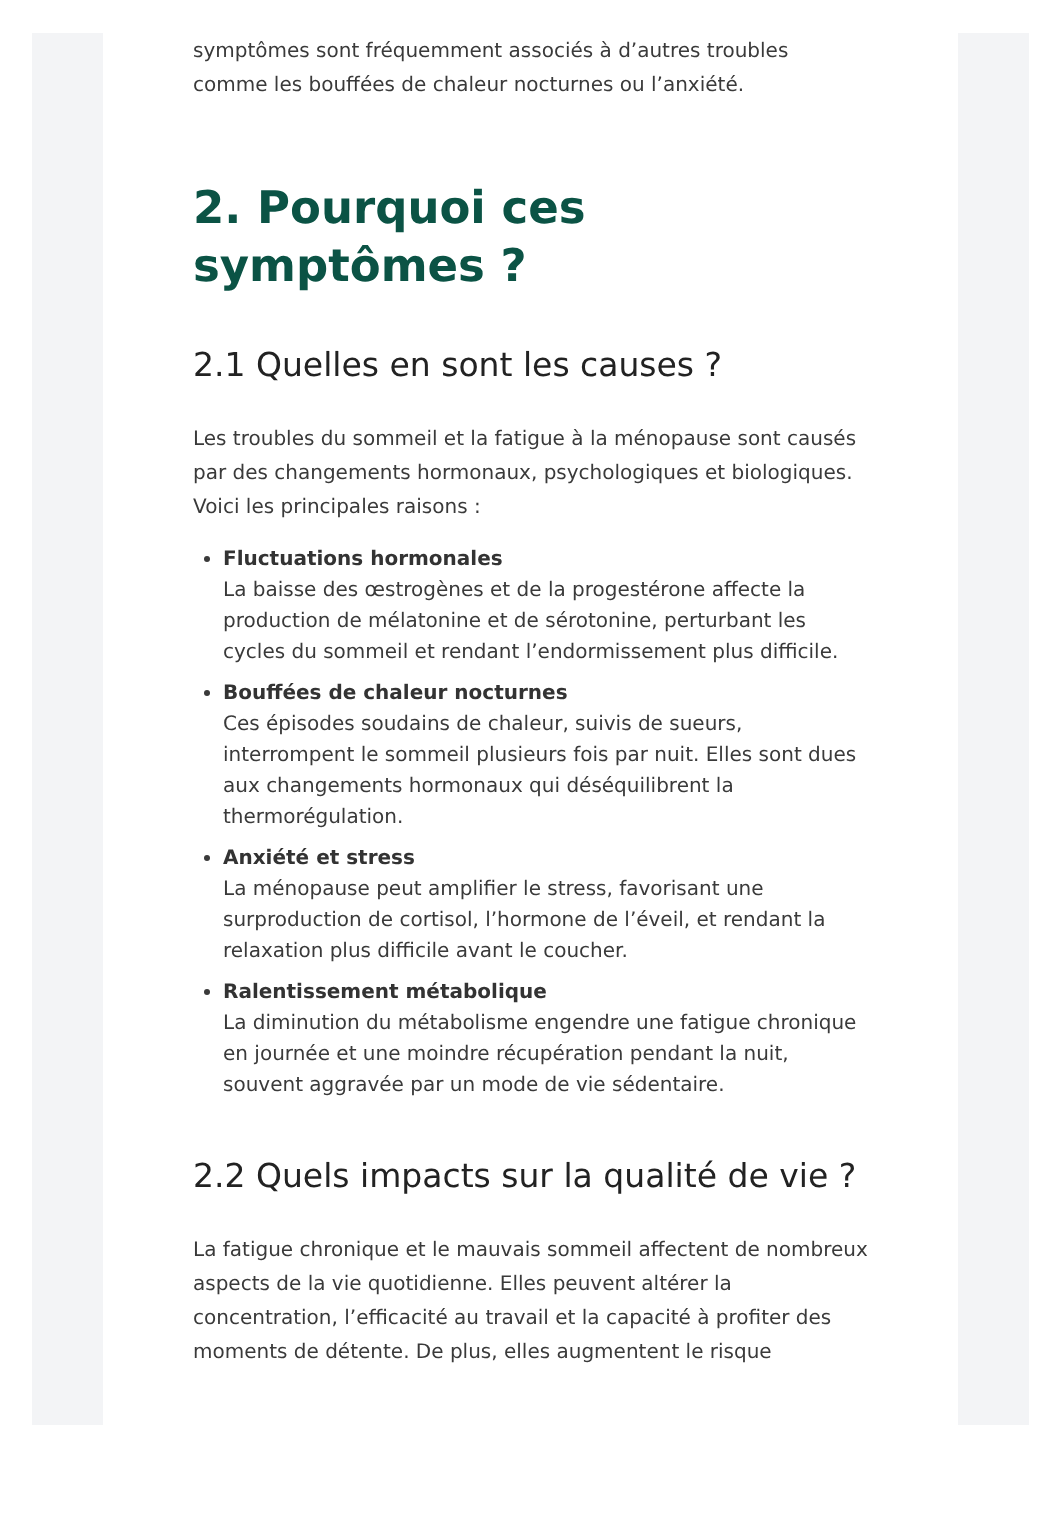symptômes sont fréquemment associés à d’autres troubles comme les bouffées de chaleur nocturnes ou l’anxiété.
2. Pourquoi ces symptômes ?
2.1 Quelles en sont les causes ?
Les troubles du sommeil et la fatigue à la ménopause sont causés par des changements hormonaux, psychologiques et biologiques. Voici les principales raisons :
Fluctuations hormonales
La baisse des œstrogènes et de la progestérone affecte la production de mélatonine et de sérotonine, perturbant les cycles du sommeil et rendant l’endormissement plus difficile.
Bouffées de chaleur nocturnes
Ces épisodes soudains de chaleur, suivis de sueurs, interrompent le sommeil plusieurs fois par nuit. Elles sont dues aux changements hormonaux qui déséquilibrent la thermorégulation.
Anxiété et stress
La ménopause peut amplifier le stress, favorisant une surproduction de cortisol, l’hormone de l’éveil, et rendant la relaxation plus difficile avant le coucher.
Ralentissement métabolique
La diminution du métabolisme engendre une fatigue chronique en journée et une moindre récupération pendant la nuit, souvent aggravée par un mode de vie sédentaire.
2.2 Quels impacts sur la qualité de vie ?
La fatigue chronique et le mauvais sommeil affectent de nombreux aspects de la vie quotidienne. Elles peuvent altérer la concentration, l’efficacité au travail et la capacité à profiter des moments de détente. De plus, elles augmentent le risque